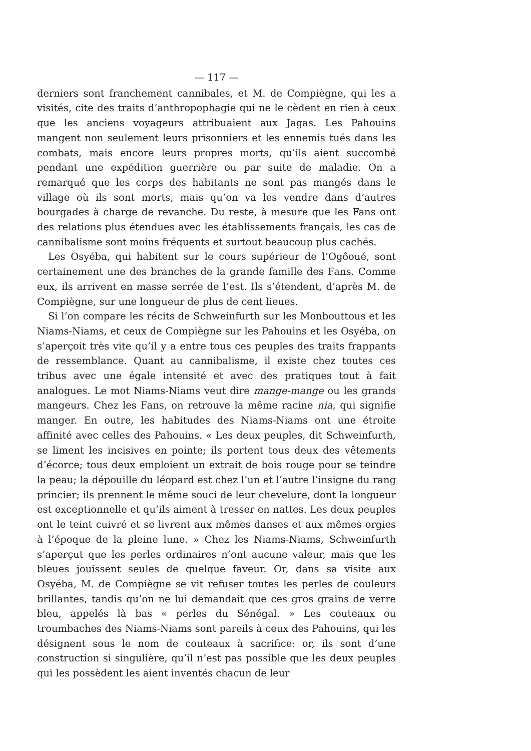— 117 —
derniers sont franchement cannibales, et M. de Compiègne, qui les a visités, cite des traits d’anthropophagie qui ne le cèdent en rien à ceux que les anciens voyageurs attribuaient aux Jagas. Les Pahouins mangent non seulement leurs prisonniers et les ennemis tués dans les combats, mais encore leurs propres morts, qu’ils aient succombé pendant une expédition guerrière ou par suite de maladie. On a remarqué que les corps des habitants ne sont pas mangés dans le village où ils sont morts, mais qu’on va les vendre dans d’autres bourgades à charge de revanche. Du reste, à mesure que les Fans ont des relations plus étendues avec les établissements français, les cas de cannibalisme sont moins fréquents et surtout beaucoup plus cachés.
Les Osyéba, qui habitent sur le cours supérieur de l’Ogôoué, sont certainement une des branches de la grande famille des Fans. Comme eux, ils arrivent en masse serrée de l’est. Ils s’étendent, d’après M. de Compiègne, sur une longueur de plus de cent lieues.
Si l’on compare les récits de Schweinfurth sur les Monbouttous et les Niams-Niams, et ceux de Compiègne sur les Pahouins et les Osyéba, on s’aperçoit très vite qu’il y a entre tous ces peuples des traits frappants de ressemblance. Quant au cannibalisme, il existe chez toutes ces tribus avec une égale intensité et avec des pratiques tout à fait analogues. Le mot Niams-Niams veut dire mange-mange ou les grands mangeurs. Chez les Fans, on retrouve la même racine nia, qui signifie manger. En outre, les habitudes des Niams-Niams ont une étroite affinité avec celles des Pahouins. « Les deux peuples, dit Schweinfurth, se liment les incisives en pointe; ils portent tous deux des vêtements d’écorce; tous deux emploient un extrait de bois rouge pour se teindre la peau; la dépouille du léopard est chez l’un et l’autre l’insigne du rang princier; ils prennent le même souci de leur chevelure, dont la longueur est exceptionnelle et qu’ils aiment à tresser en nattes. Les deux peuples ont le teint cuivré et se livrent aux mêmes danses et aux mêmes orgies à l’époque de la pleine lune. » Chez les Niams-Niams, Schweinfurth s’aperçut que les perles ordinaires n’ont aucune valeur, mais que les bleues jouissent seules de quelque faveur. Or, dans sa visite aux Osyéba, M. de Compiègne se vit refuser toutes les perles de couleurs brillantes, tandis qu’on ne lui demandait que ces gros grains de verre bleu, appelés là bas « perles du Sénégal. » Les couteaux ou troumbaches des Niams-Niams sont pareils à ceux des Pahouins, qui les désignent sous le nom de couteaux à sacrifice: or, ils sont d’une construction si singulière, qu’il n’est pas possible que les deux peuples qui les possèdent les aient inventés chacun de leur